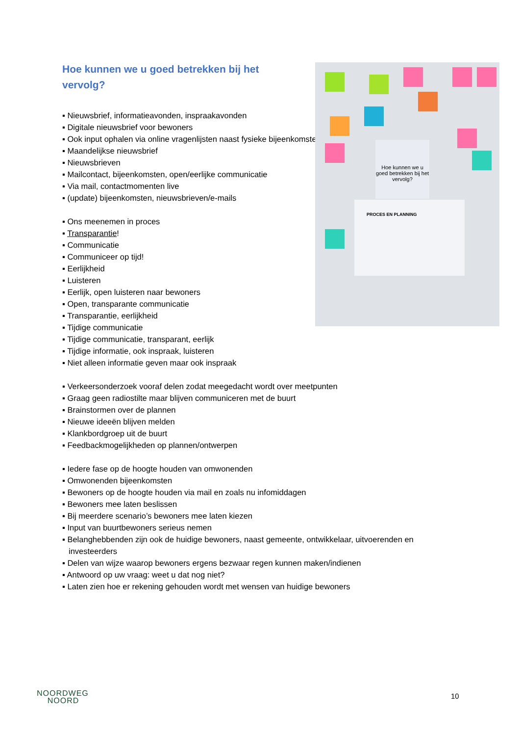Hoe kunnen we u goed betrekken bij het vervolg?
▪ Nieuwsbrief, informatieavonden, inspraakavonden
▪ Digitale nieuwsbrief voor bewoners
▪ Ook input ophalen via online vragenlijsten naast fysieke bijeenkomsten
▪ Maandelijkse nieuwsbrief
▪ Nieuwsbrieven
▪ Mailcontact, bijeenkomsten, open/eerlijke communicatie
▪ Via mail, contactmomenten live
▪ (update) bijeenkomsten, nieuwsbrieven/e-mails
▪ Ons meenemen in proces
▪ Transparantie!
▪ Communicatie
▪ Communiceer op tijd!
▪ Eerlijkheid
▪ Luisteren
▪ Eerlijk, open luisteren naar bewoners
▪ Open, transparante communicatie
▪ Transparantie, eerlijkheid
▪ Tijdige communicatie
▪ Tijdige communicatie, transparant, eerlijk
▪ Tijdige informatie, ook inspraak, luisteren
▪ Niet alleen informatie geven maar ook inspraak
▪ Verkeersonderzoek vooraf delen zodat meegedacht wordt over meetpunten
▪ Graag geen radiostilte maar blijven communiceren met de buurt
▪ Brainstormen over de plannen
▪ Nieuwe ideeën blijven melden
▪ Klankbordgroep uit de buurt
▪ Feedbackmogelijkheden op plannen/ontwerpen
▪ Iedere fase op de hoogte houden van omwonenden
▪ Omwonenden bijeenkomsten
▪ Bewoners op de hoogte houden via mail en zoals nu infomiddagen
▪ Bewoners mee laten beslissen
▪ Bij meerdere scenario’s bewoners mee laten kiezen
▪ Input van buurtbewoners serieus nemen
▪ Belanghebbenden zijn ook de huidige bewoners, naast gemeente, ontwikkelaar, uitvoerenden en investeerders
▪ Delen van wijze waarop bewoners ergens bezwaar regen kunnen maken/indienen
▪ Antwoord op uw vraag: weet u dat nog niet?
▪ Laten zien hoe er rekening gehouden wordt met wensen van huidige bewoners
Hoe kunnen we u goed betrekken bij het vervolg?
PROCES EN PLANNING
NOORDWEG
NOORD
10